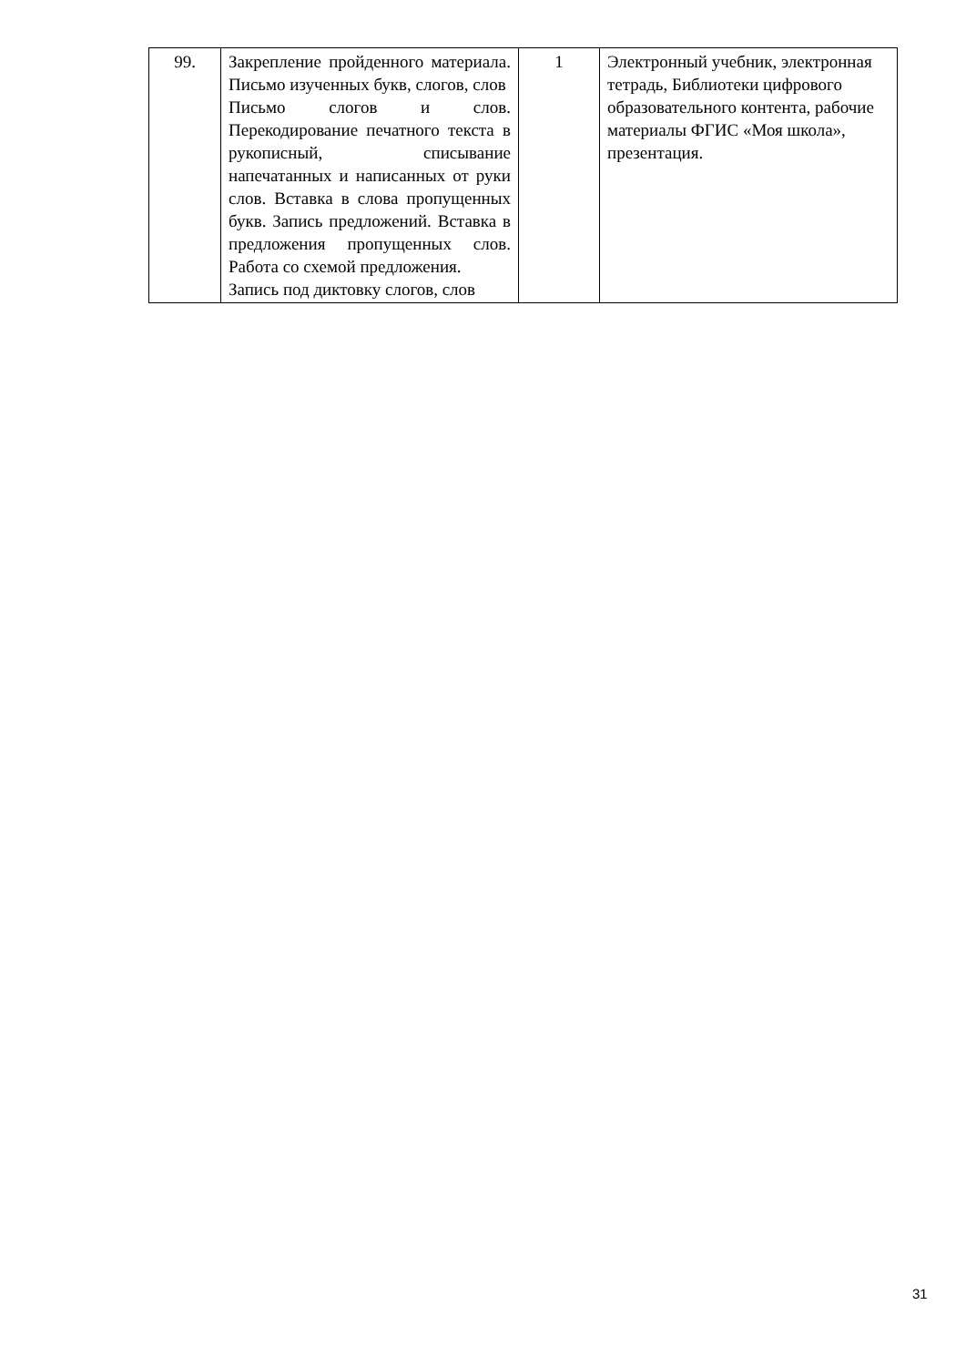| 99. | Закрепление пройденного материала. Письмо изученных букв, слогов, слов Письмо слогов и слов. Перекодирование печатного текста в рукописный, списывание напечатанных и написанных от руки слов. Вставка в слова пропущенных букв. Запись предложений. Вставка в предложения пропущенных слов. Работа со схемой предложения. Запись под диктовку слогов, слов | 1 | Электронный учебник, электронная тетрадь, Библиотеки цифрового образовательного контента, рабочие материалы ФГИС «Моя школа», презентация. |
31